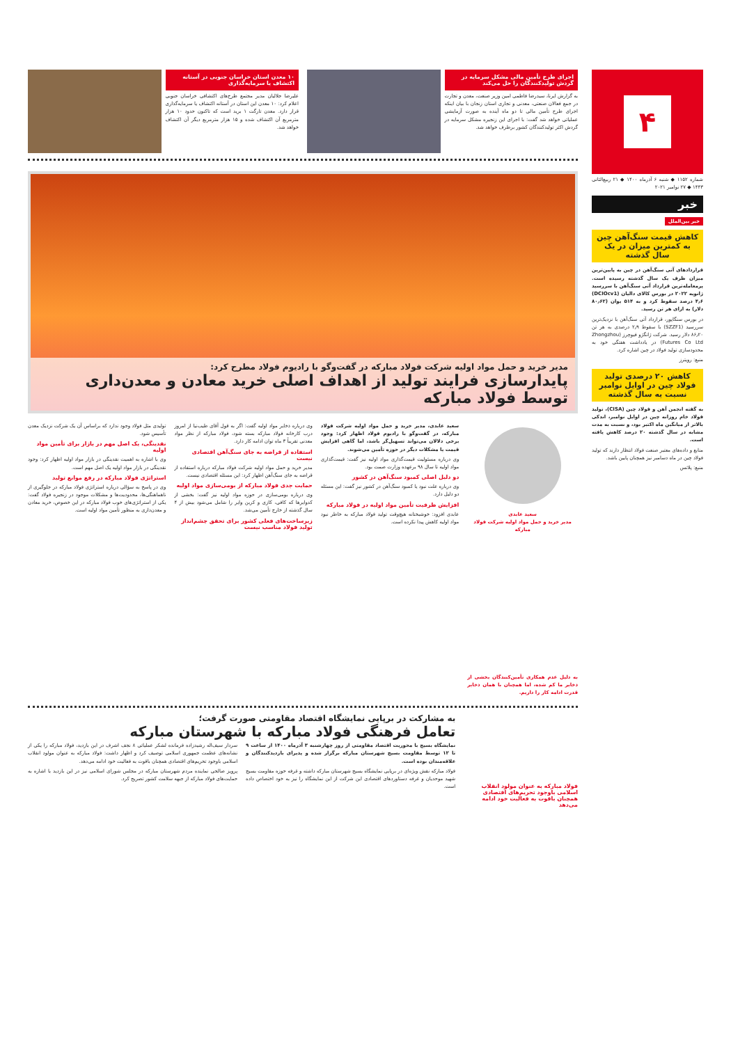۴
شماره ۱۱۵۲ ◆ شنبه ۶ آذرماه ۱۴۰۰ ◆ ۲۱ ربیع‌الثانی ۱۴۴۳ ◆ ۲۷ نوامبر ۲۰۲۱
خبر
خبر بین‌الملل
کاهش قیمت سنگ‌آهن چین به کمترین میزان در یک سال گذشته
قراردادهای آتی سنگ‌آهن در چین به پایین‌ترین میزان ظرف یک سال گذشته رسیده است. پرمعامله‌ترین قرارداد آتی سنگ‌آهن با سررسید ژانویه ۲۰۲۲ در بورس کالای دالیان (DCIOcv1) ۴٫۶ درصد سقوط کرد و به ۵۱۴ یوان (۸۰٫۶۲ دلار) به ازای هر تن رسید.
در بورس سنگاپور، قرارداد آتی سنگ‌آهن با نزدیک‌ترین سررسید (SZZF1) با سقوط ۲٫۹ درصدی به هر تن ۸۶٫۲۰ دلار رسید. شرکت ژانگژو فیوچرز (Zhongzhou Futures Co Ltd) در یادداشت هفتگی خود به محدودسازی تولید فولاد در چین اشاره کرد.
منبع: رویترز
کاهش ۲۰ درصدی تولید فولاد چین در اوایل نوامبر نسبت به سال گذشته
به گفته انجمن آهن و فولاد چین (CISA)، تولید فولاد خام روزانه چین در اوایل نوامبر، اندکی بالاتر از میانگین ماه اکتبر بود، و نسبت به مدت مشابه در سال گذشته ۲۰ درصد کاهش یافته است.
منابع و داده‌های معتبر صنعت فولاد انتظار دارند که تولید فولاد چین در ماه دسامبر نیز همچنان پایین باشد.
منبع: پلاتس
اجرای طرح تأمین مالی مشکل سرمایه در گردش تولیدکنندگان را حل می‌کند
به گزارش ایرنا، سیدرضا فاطمی امین وزیر صنعت، معدن و تجارت در جمع فعالان صنعتی، معدنی و تجاری استان زنجان با بیان اینکه اجرای طرح تأمین مالی تا دو ماه آینده به صورت آزمایشی عملیاتی خواهد شد گفت: با اجرای این زنجیره مشکل سرمایه در گردش اکثر تولیدکنندگان کشور برطرف خواهد شد.
۱۰ معدن استان خراسان جنوبی در آستانه اکتشاف یا سرمایه‌گذاری
علیرضا جلالیان مدیر مجتمع طرح‌های اکتشافی خراسان جنوبی اعلام کرد: ۱۰ معدن این استان در آستانه اکتشاف یا سرمایه‌گذاری قرار دارد. معدن تارگت ۱ برید است که تاکنون حدود ۱۰ هزار مترمربع آن اکتشاف شده و ۱۵ هزار مترمربع دیگر آن اکتشاف خواهد شد.
مدیر خرید و حمل مواد اولیه شرکت فولاد مبارکه در گفت‌وگو با رادیوم فولاد مطرح کرد:
پایدارسازی فرایند تولید از اهداف اصلی خرید معادن و معدن‌داری توسط فولاد مبارکه
سعید عابدی
مدیر خرید و حمل مواد اولیه شرکت فولاد مبارکه
به دلیل عدم همکاری تأمین‌کنندگان بخشی از ذخایر ما کم شده، اما همچنان با همان ذخایر قدرت ادامه کار را داریم.
سعید عابدی، مدیر خرید و حمل مواد اولیه شرکت فولاد مبارکه، در گفت‌وگو با رادیوم فولاد اظهار کرد: وجود برخی دلالان می‌تواند تسهیل‌گر باشد، اما گاهی افزایش قیمت یا مشکلات دیگر در حوزه تأمین می‌شوند.
وی درباره مسئولیت قیمت‌گذاری مواد اولیه نیز گفت: قیمت‌گذاری مواد اولیه تا سال ۹۸ برعهده وزارت صمت بود.
دو دلیل اصلی کمبود سنگ‌آهن در کشور
وی درباره علت نبود یا کمبود سنگ‌آهن در کشور نیز گفت: این مسئله دو دلیل دارد.
افزایش ظرفیت تأمین مواد اولیه در فولاد مبارکه
عابدی افزود: خوشبختانه هیچ‌وقت تولید فولاد مبارکه به خاطر نبود مواد اولیه کاهش پیدا نکرده است.
وی درباره ذخایر مواد اولیه گفت: اگر به قول آقای طیب‌نیا از امروز درب کارخانه فولاد مبارکه بسته شود، فولاد مبارکه از نظر مواد معدنی تقریباً ۳ ماه توان ادامه کار دارد.
استفاده از قراضه به جای سنگ‌آهن اقتصادی نیست
مدیر خرید و حمل مواد اولیه شرکت فولاد مبارکه درباره استفاده از قراضه به جای سنگ‌آهن اظهار کرد: این مسئله اقتصادی نیست.
حمایت جدی فولاد مبارکه از بومی‌سازی مواد اولیه
وی درباره بومی‌سازی در حوزه مواد اولیه نیز گفت: بخشی از کدوایرها که کافی، کازی و کربن وایر را شامل می‌شود بیش از ۴ سال گذشته از خارج تأمین می‌شد.
زیرساخت‌های فعلی کشور برای تحقق چشم‌انداز تولید فولاد مناسب نیست
تولیدی مثل فولاد وجود ندارد که براساس آن یک شرکت نزدیک معدن تأسیس شود.
نقدینگی، یک اصل مهم در بازار برای تأمین مواد اولیه
وی با اشاره به اهمیت نقدینگی در بازار مواد اولیه اظهار کرد: وجود نقدینگی در بازار مواد اولیه یک اصل مهم است.
استراتژی فولاد مبارکه در رفع موانع تولید
وی در پاسخ به سؤالی درباره استراتژی فولاد مبارکه در جلوگیری از ناهماهنگی‌ها، محدودیت‌ها و مشکلات موجود در زنجیره فولاد گفت: یکی از استراتژی‌های خوب فولاد مبارکه در این خصوص، خرید معادن و معدن‌داری به منظور تأمین مواد اولیه است.
فولاد مبارکه به عنوان مولود انقلاب اسلامی باوجود تحریم‌های اقتصادی همچنان باقوت به فعالیت خود ادامه می‌دهد
به مشارکت در برپایی نمایشگاه اقتصاد مقاومتی صورت گرفت؛
تعامل فرهنگی فولاد مبارکه با شهرستان مبارکه
نمایشگاه بسیج با محوریت اقتصاد مقاومتی از روز چهارشنبه ۳ آذرماه ۱۴۰۰ از ساعت ۹ تا ۱۲ توسط مقاومت بسیج شهرستان مبارکه برگزار شده و پذیرای بازدیدکنندگان و علاقه‌مندان بوده است.
فولاد مبارکه نقش ویژه‌ای در برپایی نمایشگاه بسیج شهرستان مبارکه داشته و غرفه حوزه مقاومت بسیج شهید موحدیان و غرفه دستاوردهای اقتصادی این شرکت از این نمایشگاه را نیز به خود اختصاص داده است.
سردار سیف‌اله رشیدزاده فرمانده لشکر عملیاتی ۸ نجف اشرف در این بازدید، فولاد مبارکه را یکی از نشانه‌های عظمت جمهوری اسلامی توصیف کرد و اظهار داشت: فولاد مبارکه به عنوان مولود انقلاب اسلامی باوجود تحریم‌های اقتصادی همچنان باقوت به فعالیت خود ادامه می‌دهد.
پرویز صالحی نماینده مردم شهرستان مبارکه در مجلس شورای اسلامی نیز در این بازدید با اشاره به حمایت‌های فولاد مبارکه از جبهه سلامت کشور تصریح کرد.